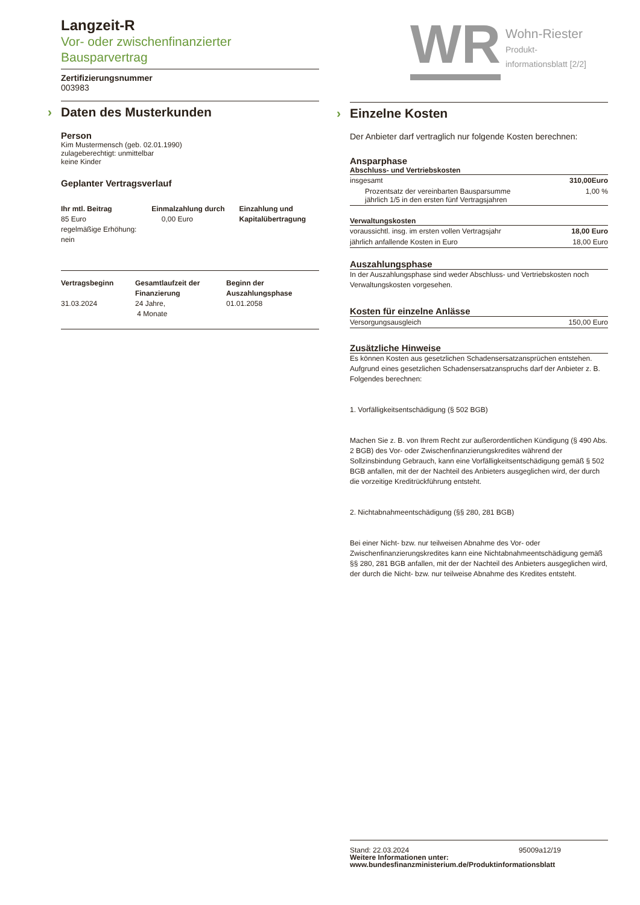Langzeit-R
Vor- oder zwischenfinanzierter
Bausparvertrag
Zertifizierungsnummer
003983
› Daten des Musterkunden
Person
Kim Mustermensch (geb. 02.01.1990)
zulageberechtigt: unmittelbar
keine Kinder
Geplanter Vertragsverlauf
| Ihr mtl. Beitrag 85 Euro regelmäßige Erhöhung: nein | Einmalzahlung durch 0,00 Euro | Einzahlung und Kapitalübertragung |
| Vertragsbeginn 31.03.2024 | Gesamtlaufzeit der Finanzierung 24 Jahre, 4 Monate | Beginn der Auszahlungsphase 01.01.2058 |
WR
Wohn-Riester
Produkt-
informationsblatt [2/2]
› Einzelne Kosten
Der Anbieter darf vertraglich nur folgende Kosten berechnen:
Ansparphase
Abschluss- und Vertriebskosten
| insgesamt | 310,00Euro |
| Prozentsatz der vereinbarten Bausparsumme jährlich 1/5 in den ersten fünf Vertragsjahren | 1,00 % |
Verwaltungskosten
| voraussichtl. insg. im ersten vollen Vertragsjahr | 18,00 Euro |
| jährlich anfallende Kosten in Euro | 18,00 Euro |
Auszahlungsphase
In der Auszahlungsphase sind weder Abschluss- und Vertriebskosten noch Verwaltungskosten vorgesehen.
Kosten für einzelne Anlässe
| Versorgungsausgleich | 150,00 Euro |
Zusätzliche Hinweise
Es können Kosten aus gesetzlichen Schadensersatzansprüchen entstehen. Aufgrund eines gesetzlichen Schadensersatzanspruchs darf der Anbieter z. B. Folgendes berechnen:
1. Vorfälligkeitsentschädigung (§ 502 BGB)
Machen Sie z. B. von Ihrem Recht zur außerordentlichen Kündigung (§ 490 Abs. 2 BGB) des Vor- oder Zwischenfinanzierungskredites während der Sollzinsbindung Gebrauch, kann eine Vorfälligkeitsentschädigung gemäß § 502 BGB anfallen, mit der der Nachteil des Anbieters ausgeglichen wird, der durch die vorzeitige Kreditrückführung entsteht.
2. Nichtabnahmeentschädigung (§§ 280, 281 BGB)
Bei einer Nicht- bzw. nur teilweisen Abnahme des Vor- oder Zwischenfinanzierungskredites kann eine Nichtabnahmeentschädigung gemäß §§ 280, 281 BGB anfallen, mit der der Nachteil des Anbieters ausgeglichen wird, der durch die Nicht- bzw. nur teilweise Abnahme des Kredites entsteht.
Stand: 22.03.2024 95009a12/19
Weitere Informationen unter:
www.bundesfinanzministerium.de/Produktinformationsblatt